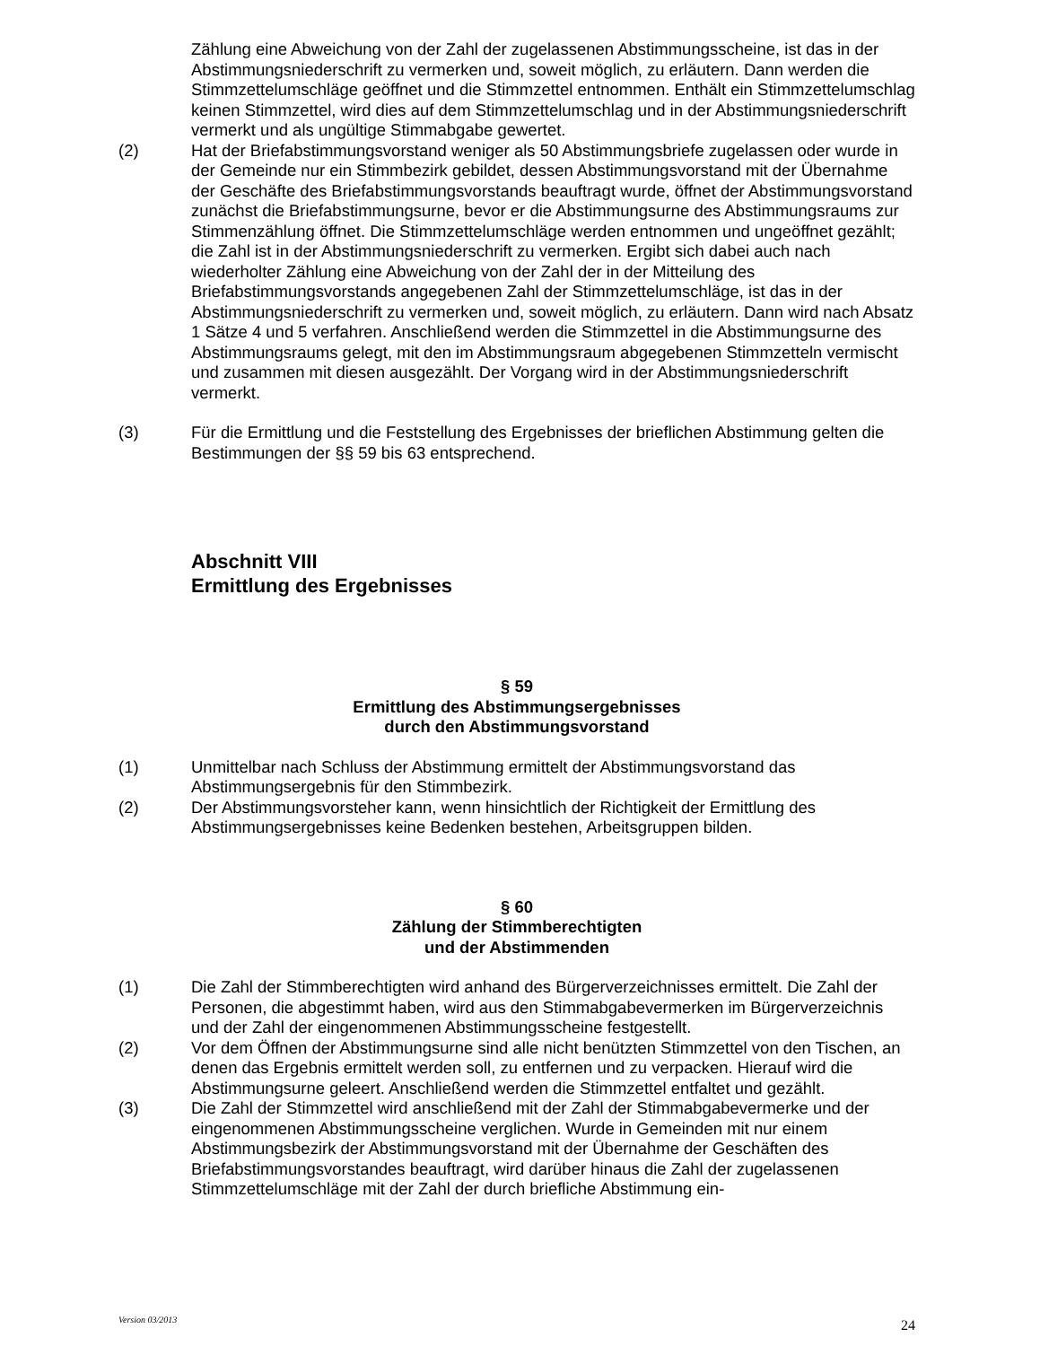Zählung eine Abweichung von der Zahl der zugelassenen Abstimmungsscheine, ist das in der Abstimmungsniederschrift zu vermerken und, soweit möglich, zu erläutern. Dann werden die Stimmzettelumschläge geöffnet und die Stimmzettel entnommen. Enthält ein Stimmzettelumschlag keinen Stimmzettel, wird dies auf dem Stimmzettelumschlag und in der Abstimmungsniederschrift vermerkt und als ungültige Stimmabgabe gewertet.
(2) Hat der Briefabstimmungsvorstand weniger als 50 Abstimmungsbriefe zugelassen oder wurde in der Gemeinde nur ein Stimmbezirk gebildet, dessen Abstimmungsvorstand mit der Übernahme der Geschäfte des Briefabstimmungsvorstands beauftragt wurde, öffnet der Abstimmungsvorstand zunächst die Briefabstimmungsurne, bevor er die Abstimmungsurne des Abstimmungsraums zur Stimmenzählung öffnet. Die Stimmzettelumschläge werden entnommen und ungeöffnet gezählt; die Zahl ist in der Abstimmungsniederschrift zu vermerken. Ergibt sich dabei auch nach wiederholter Zählung eine Abweichung von der Zahl der in der Mitteilung des Briefabstimmungsvorstands angegebenen Zahl der Stimmzettelumschläge, ist das in der Abstimmungsniederschrift zu vermerken und, soweit möglich, zu erläutern. Dann wird nach Absatz 1 Sätze 4 und 5 verfahren. Anschließend werden die Stimmzettel in die Abstimmungsurne des Abstimmungsraums gelegt, mit den im Abstimmungsraum abgegebenen Stimmzetteln vermischt und zusammen mit diesen ausgezählt. Der Vorgang wird in der Abstimmungsniederschrift vermerkt.
(3) Für die Ermittlung und die Feststellung des Ergebnisses der brieflichen Abstimmung gelten die Bestimmungen der §§ 59 bis 63 entsprechend.
Abschnitt VIII
Ermittlung des Ergebnisses
§ 59
Ermittlung des Abstimmungsergebnisses
durch den Abstimmungsvorstand
(1) Unmittelbar nach Schluss der Abstimmung ermittelt der Abstimmungsvorstand das Abstimmungsergebnis für den Stimmbezirk.
(2) Der Abstimmungsvorsteher kann, wenn hinsichtlich der Richtigkeit der Ermittlung des Abstimmungsergebnisses keine Bedenken bestehen, Arbeitsgruppen bilden.
§ 60
Zählung der Stimmberechtigten
und der Abstimmenden
(1) Die Zahl der Stimmberechtigten wird anhand des Bürgerverzeichnisses ermittelt. Die Zahl der Personen, die abgestimmt haben, wird aus den Stimmabgabevermerken im Bürgerverzeichnis und der Zahl der eingenommenen Abstimmungsscheine festgestellt.
(2) Vor dem Öffnen der Abstimmungsurne sind alle nicht benützten Stimmzettel von den Tischen, an denen das Ergebnis ermittelt werden soll, zu entfernen und zu verpacken. Hierauf wird die Abstimmungsurne geleert. Anschließend werden die Stimmzettel entfaltet und gezählt.
(3) Die Zahl der Stimmzettel wird anschließend mit der Zahl der Stimmabgabevermerke und der eingenommenen Abstimmungsscheine verglichen. Wurde in Gemeinden mit nur einem Abstimmungsbezirk der Abstimmungsvorstand mit der Übernahme der Geschäften des Briefabstimmungsvorstandes beauftragt, wird darüber hinaus die Zahl der zugelassenen Stimmzettelumschläge mit der Zahl der durch briefliche Abstimmung ein-
Version 03/2013 24